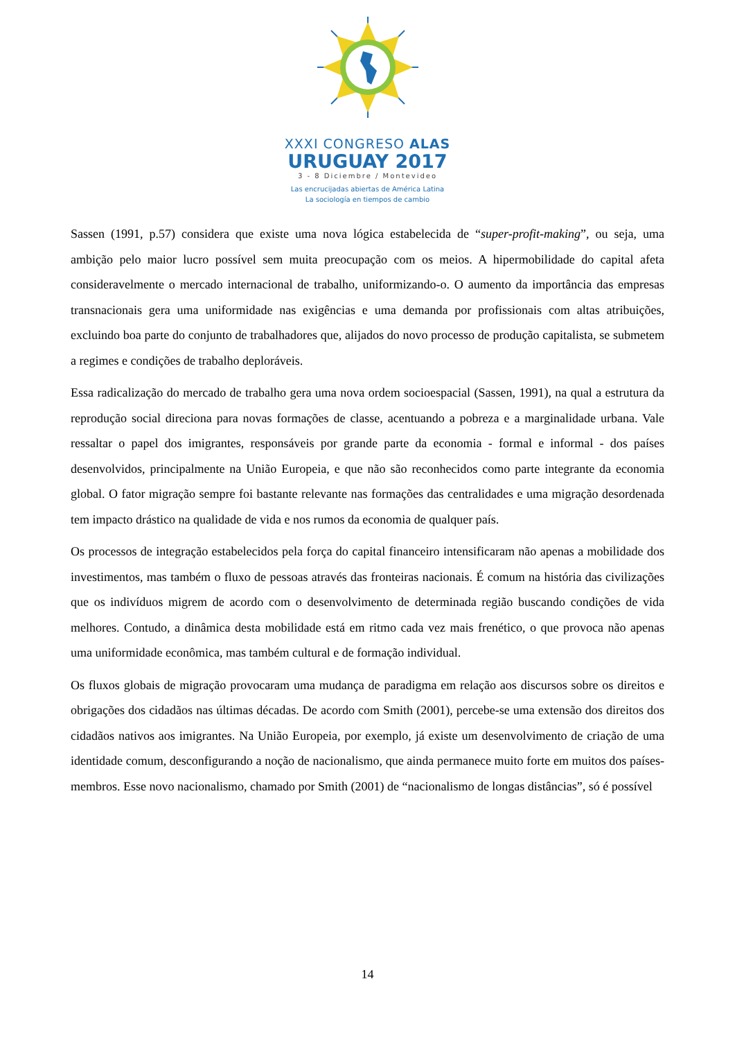XXXI CONGRESO ALAS
URUGUAY 2017
3 - 8 Diciembre / Montevideo
Las encrucijadas abiertas de América Latina
La sociología en tiempos de cambio
Sassen (1991, p.57) considera que existe uma nova lógica estabelecida de “super-profit-making”, ou seja, uma ambição pelo maior lucro possível sem muita preocupação com os meios. A hipermobilidade do capital afeta consideravelmente o mercado internacional de trabalho, uniformizando-o. O aumento da importância das empresas transnacionais gera uma uniformidade nas exigências e uma demanda por profissionais com altas atribuições, excluindo boa parte do conjunto de trabalhadores que, alijados do novo processo de produção capitalista, se submetem a regimes e condições de trabalho deploráveis.
Essa radicalização do mercado de trabalho gera uma nova ordem socioespacial (Sassen, 1991), na qual a estrutura da reprodução social direciona para novas formações de classe, acentuando a pobreza e a marginalidade urbana. Vale ressaltar o papel dos imigrantes, responsáveis por grande parte da economia - formal e informal - dos países desenvolvidos, principalmente na União Europeia, e que não são reconhecidos como parte integrante da economia global. O fator migração sempre foi bastante relevante nas formações das centralidades e uma migração desordenada tem impacto drástico na qualidade de vida e nos rumos da economia de qualquer país.
Os processos de integração estabelecidos pela força do capital financeiro intensificaram não apenas a mobilidade dos investimentos, mas também o fluxo de pessoas através das fronteiras nacionais. É comum na história das civilizações que os indivíduos migrem de acordo com o desenvolvimento de determinada região buscando condições de vida melhores. Contudo, a dinâmica desta mobilidade está em ritmo cada vez mais frenético, o que provoca não apenas uma uniformidade econômica, mas também cultural e de formação individual.
Os fluxos globais de migração provocaram uma mudança de paradigma em relação aos discursos sobre os direitos e obrigações dos cidadãos nas últimas décadas. De acordo com Smith (2001), percebe-se uma extensão dos direitos dos cidadãos nativos aos imigrantes. Na União Europeia, por exemplo, já existe um desenvolvimento de criação de uma identidade comum, desconfigurando a noção de nacionalismo, que ainda permanece muito forte em muitos dos países-membros. Esse novo nacionalismo, chamado por Smith (2001) de “nacionalismo de longas distâncias”, só é possível
14